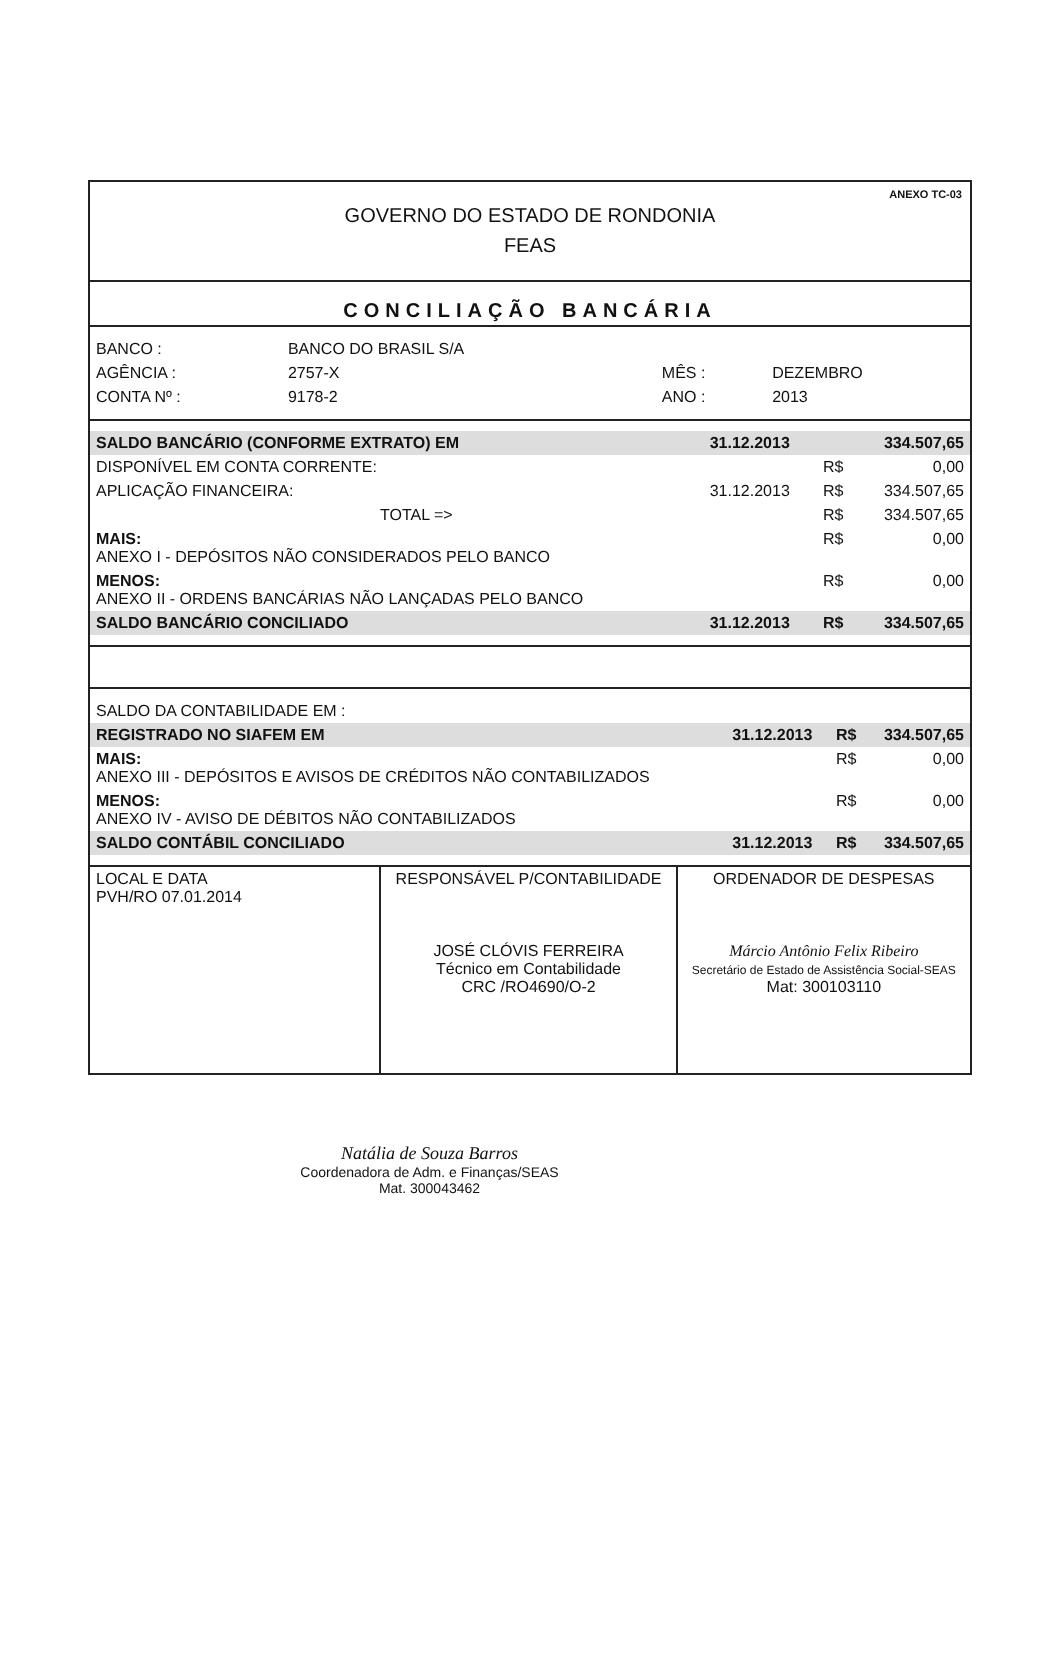ANEXO TC-03
GOVERNO DO ESTADO DE RONDONIA
FEAS
CONCILIAÇÃO BANCÁRIA
| BANCO : | BANCO DO BRASIL S/A | | |
| AGÊNCIA : | 2757-X | MÊS : | DEZEMBRO |
| CONTA Nº : | 9178-2 | ANO : | 2013 |
| SALDO BANCÁRIO (CONFORME EXTRATO) EM | 31.12.2013 | | 334.507,65 |
| DISPONÍVEL EM CONTA CORRENTE: | | R$ | 0,00 |
| APLICAÇÃO FINANCEIRA: | 31.12.2013 | R$ | 334.507,65 |
| TOTAL => | | R$ | 334.507,65 |
| MAIS: ANEXO I - DEPÓSITOS NÃO CONSIDERADOS PELO BANCO | | R$ | 0,00 |
| MENOS: ANEXO II - ORDENS BANCÁRIAS NÃO LANÇADAS PELO BANCO | | R$ | 0,00 |
| SALDO BANCÁRIO CONCILIADO | 31.12.2013 | R$ | 334.507,65 |
| SALDO DA CONTABILIDADE EM : | | | |
| REGISTRADO NO SIAFEM EM | 31.12.2013 | R$ | 334.507,65 |
| MAIS: ANEXO III - DEPÓSITOS E AVISOS DE CRÉDITOS NÃO CONTABILIZADOS | | R$ | 0,00 |
| MENOS: ANEXO IV - AVISO DE DÉBITOS NÃO CONTABILIZADOS | | R$ | 0,00 |
| SALDO CONTÁBIL CONCILIADO | 31.12.2013 | R$ | 334.507,65 |
| LOCAL E DATA PVH/RO 07.01.2014 | RESPONSÁVEL P/CONTABILIDADE JOSÉ CLÓVIS FERREIRA Técnico em Contabilidade CRC /RO4690/O-2 | ORDENADOR DE DESPESAS Márcio Antônio Felix Ribeiro Secretário de Estado de Assistência Social-SEAS Mat: 300103110 |
Natália de Souza Barros
Coordenadora de Adm. e Finanças/SEAS
Mat. 300043462